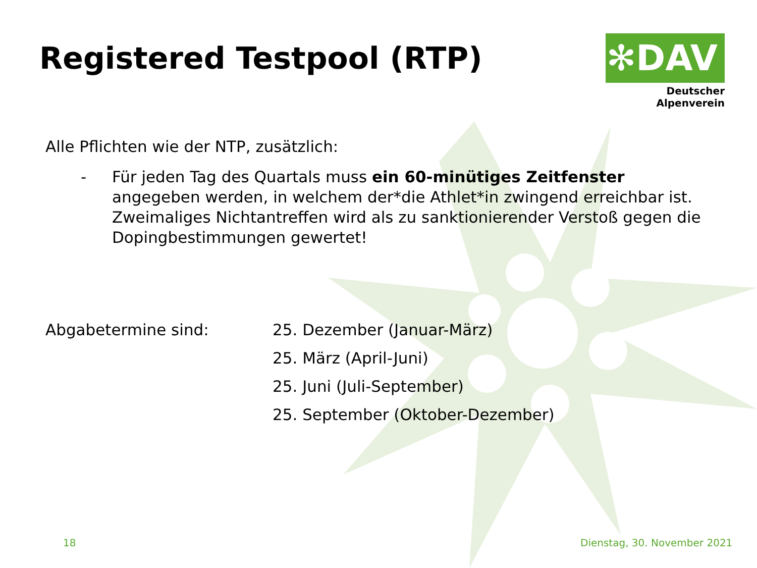Registered Testpool (RTP)
✻DAV
Deutscher Alpenverein
Alle Pflichten wie der NTP, zusätzlich:
- Für jeden Tag des Quartals muss ein 60-minütiges Zeitfenster angegeben werden, in welchem der*die Athlet*in zwingend erreichbar ist. Zweimaliges Nichtantreffen wird als zu sanktionierender Verstoß gegen die Dopingbestimmungen gewertet!
Abgabetermine sind: 25. Dezember (Januar-März)
25. März (April-Juni)
25. Juni (Juli-September)
25. September (Oktober-Dezember)
18 Dienstag, 30. November 2021